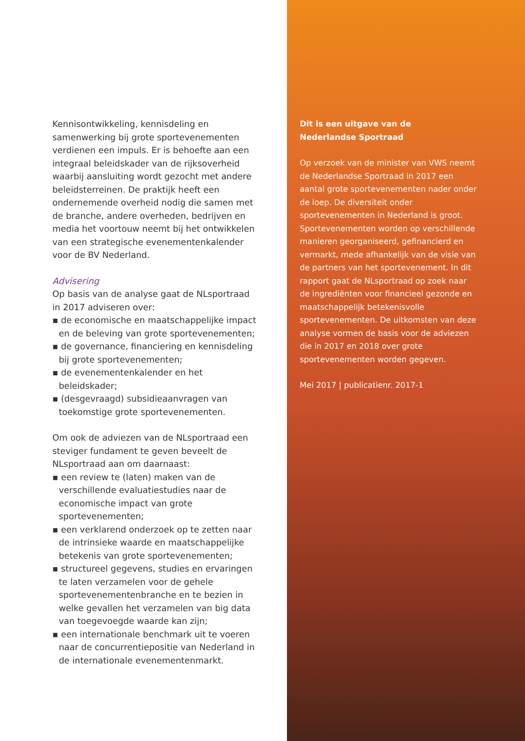Kennisontwikkeling, kennisdeling en samenwerking bij grote sportevenementen verdienen een impuls. Er is behoefte aan een integraal beleidskader van de rijksoverheid waarbij aansluiting wordt gezocht met andere beleidsterreinen. De praktijk heeft een ondernemende overheid nodig die samen met de branche, andere overheden, bedrijven en media het voortouw neemt bij het ontwikkelen van een strategische evenementenkalender voor de BV Nederland.
Advisering
Op basis van de analyse gaat de NLsportraad in 2017 adviseren over:
▪ de economische en maatschappelijke impact en de beleving van grote sportevenementen;
▪ de governance, financiering en kennisdeling bij grote sportevenementen;
▪ de evenementenkalender en het beleidskader;
▪ (desgevraagd) subsidieaanvragen van toekomstige grote sportevenementen.
Om ook de adviezen van de NLsportraad een steviger fundament te geven beveelt de NLsportraad aan om daarnaast:
▪ een review te (laten) maken van de verschillende evaluatiestudies naar de economische impact van grote sportevenementen;
▪ een verklarend onderzoek op te zetten naar de intrinsieke waarde en maatschappelijke betekenis van grote sportevenementen;
▪ structureel gegevens, studies en ervaringen te laten verzamelen voor de gehele sportevenementenbranche en te bezien in welke gevallen het verzamelen van big data van toegevoegde waarde kan zijn;
▪ een internationale benchmark uit te voeren naar de concurrentiepositie van Nederland in de internationale evenementenmarkt.
Dit is een uitgave van de
Nederlandse Sportraad
Op verzoek van de minister van VWS neemt de Nederlandse Sportraad in 2017 een aantal grote sportevenementen nader onder de loep. De diversiteit onder sportevenementen in Nederland is groot. Sportevenementen worden op verschillende manieren georganiseerd, gefinancierd en vermarkt, mede afhankelijk van de visie van de partners van het sportevenement. In dit rapport gaat de NLsportraad op zoek naar de ingrediënten voor financieel gezonde en maatschappelijk betekenisvolle sportevenementen. De uitkomsten van deze analyse vormen de basis voor de adviezen die in 2017 en 2018 over grote sportevenementen worden gegeven.
Mei 2017 | publicatienr. 2017-1